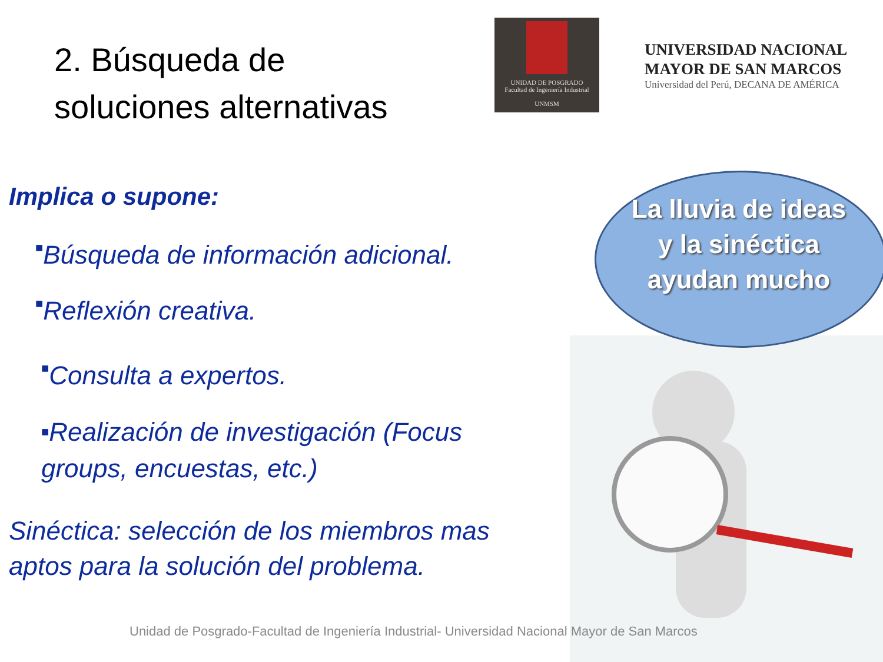2. Búsqueda de
soluciones alternativas
UNIDAD DE POSGRADO
Facultad de Ingeniería Industrial
UNMSM
UNIVERSIDAD NACIONAL
MAYOR DE SAN MARCOS
Universidad del Perú, DECANA DE AMÉRICA
Implica o supone:
■Búsqueda de información adicional.
■Reflexión creativa.
■Consulta a expertos.
■Realización de investigación (Focus groups, encuestas, etc.)
Sinéctica: selección de los miembros mas aptos para la solución del problema.
La lluvia de ideas y la sinéctica ayudan mucho
Unidad de Posgrado-Facultad de Ingeniería Industrial- Universidad Nacional Mayor de San Marcos